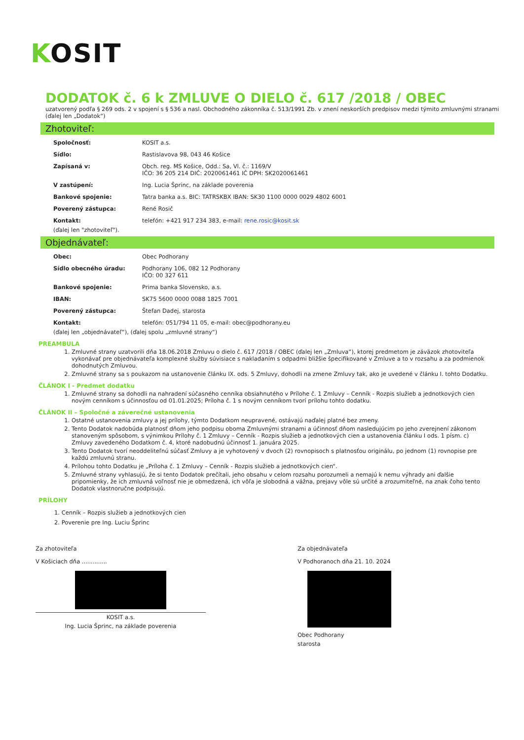KOSIT
DODATOK č. 6 k ZMLUVE O DIELO č. 617 /2018 / OBEC
uzatvorený podľa § 269 ods. 2 v spojení s § 536 a nasl. Obchodného zákonníka č. 513/1991 Zb. v znení neskorších predpisov medzi týmito zmluvnými stranami (ďalej len „Dodatok“)
Zhotoviteľ:
| Spoločnosť: | KOSIT a.s. |
| Sídlo: | Rastislavova 98, 043 46 Košice |
| Zapísaná v: | Obch. reg. MS Košice, Odd.: Sa, Vl. č.: 1169/V IČO: 36 205 214 DIČ: 2020061461 IČ DPH: SK2020061461 |
| V zastúpení: | Ing. Lucia Šprinc, na základe poverenia |
| Bankové spojenie: | Tatra banka a.s. BIC: TATRSKBX IBAN: SK30 1100 0000 0029 4802 6001 |
| Poverený zástupca: | René Rosič |
| Kontakt: | telefón: +421 917 234 383, e-mail: rene.rosic@kosit.sk |
(ďalej len "zhotoviteľ").
Objednávateľ:
| Obec: | Obec Podhorany |
| Sídlo obecného úradu: | Podhorany 106, 082 12 Podhorany IČO: 00 327 611 |
| Bankové spojenie: | Prima banka Slovensko, a.s. |
| IBAN: | SK75 5600 0000 0088 1825 7001 |
| Poverený zástupca: | Štefan Dadej, starosta |
| Kontakt: | telefón: 051/794 11 05, e-mail: obec@podhorany.eu |
(ďalej len „objednávateľ“), (ďalej spolu „zmluvné strany“)
PREAMBULA
1. Zmluvné strany uzatvorili dňa 18.06.2018 Zmluvu o dielo č. 617 /2018 / OBEC (ďalej len „Zmluva“), ktorej predmetom je záväzok zhotoviteľa vykonávať pre objednávateľa komplexné služby súvisiace s nakladaním s odpadmi bližšie špecifikované v Zmluve a to v rozsahu a za podmienok dohodnutých Zmluvou.
2. Zmluvné strany sa s poukazom na ustanovenie článku IX. ods. 5 Zmluvy, dohodli na zmene Zmluvy tak, ako je uvedené v článku I. tohto Dodatku.
ČLÁNOK I - Predmet dodatku
1. Zmluvné strany sa dohodli na nahradení súčasného cenníka obsiahnutého v Prílohe č. 1 Zmluvy – Cenník - Rozpis služieb a jednotkových cien novým cenníkom s účinnosťou od 01.01.2025; Príloha č. 1 s novým cenníkom tvorí prílohu tohto dodatku.
ČLÁNOK II – Spoločné a záverečné ustanovenia
1. Ostatné ustanovenia zmluvy a jej prílohy, týmto Dodatkom neupravené, ostávajú naďalej platné bez zmeny.
2. Tento Dodatok nadobúda platnosť dňom jeho podpisu oboma Zmluvnými stranami a účinnosť dňom nasledujúcim po jeho zverejnení zákonom stanoveným spôsobom, s výnimkou Prílohy č. 1 Zmluvy – Cenník - Rozpis služieb a jednotkových cien a ustanovenia článku I ods. 1 písm. c) Zmluvy zavedeného Dodatkom č. 4, ktoré nadobudnú účinnosť 1. januára 2025.
3. Tento Dodatok tvorí neoddeliteľnú súčasť Zmluvy a je vyhotovený v dvoch (2) rovnopisoch s platnosťou originálu, po jednom (1) rovnopise pre každú zmluvnú stranu.
4. Prílohou tohto Dodatku je „Príloha č. 1 Zmluvy – Cenník - Rozpis služieb a jednotkových cien“.
5. Zmluvné strany vyhlasujú, že si tento Dodatok prečítali, jeho obsahu v celom rozsahu porozumeli a nemajú k nemu výhrady ani ďalšie pripomienky, že ich zmluvná voľnosť nie je obmedzená, ich vôľa je slobodná a vážna, prejavy vôle sú určité a zrozumiteľné, na znak čoho tento Dodatok vlastnoručne podpisujú.
PRÍLOHY
1. Cenník – Rozpis služieb a jednotkových cien
2. Poverenie pre Ing. Luciu Šprinc
Za zhotoviteľa
V Košiciach dňa ..............
KOSIT a.s.
Ing. Lucia Šprinc, na základe poverenia
Za objednávateľa
V Podhoranoch dňa 21. 10. 2024
Obec Podhorany
starosta